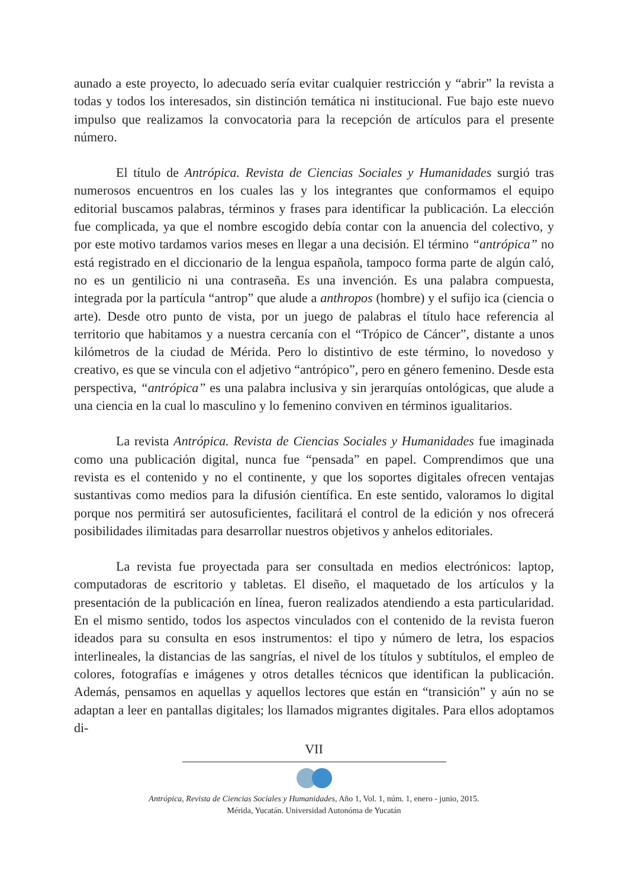aunado a este proyecto, lo adecuado sería evitar cualquier restricción y “abrir” la revista a todas y todos los interesados, sin distinción temática ni institucional. Fue bajo este nuevo impulso que realizamos la convocatoria para la recepción de artículos para el presente número.
El título de Antrópica. Revista de Ciencias Sociales y Humanidades surgió tras numerosos encuentros en los cuales las y los integrantes que conformamos el equipo editorial buscamos palabras, términos y frases para identificar la publicación. La elección fue complicada, ya que el nombre escogido debía contar con la anuencia del colectivo, y por este motivo tardamos varios meses en llegar a una decisión. El término “antrópica” no está registrado en el diccionario de la lengua española, tampoco forma parte de algún caló, no es un gentilicio ni una contraseña. Es una invención. Es una palabra compuesta, integrada por la partícula “antrop” que alude a anthropos (hombre) y el sufijo ica (ciencia o arte). Desde otro punto de vista, por un juego de palabras el título hace referencia al territorio que habitamos y a nuestra cercanía con el “Trópico de Cáncer”, distante a unos kilómetros de la ciudad de Mérida. Pero lo distintivo de este término, lo novedoso y creativo, es que se vincula con el adjetivo “antrópico”, pero en género femenino. Desde esta perspectiva, “antrópica” es una palabra inclusiva y sin jerarquías ontológicas, que alude a una ciencia en la cual lo masculino y lo femenino conviven en términos igualitarios.
La revista Antrópica. Revista de Ciencias Sociales y Humanidades fue imaginada como una publicación digital, nunca fue “pensada” en papel. Comprendimos que una revista es el contenido y no el continente, y que los soportes digitales ofrecen ventajas sustantivas como medios para la difusión científica. En este sentido, valoramos lo digital porque nos permitirá ser autosuficientes, facilitará el control de la edición y nos ofrecerá posibilidades ilimitadas para desarrollar nuestros objetivos y anhelos editoriales.
La revista fue proyectada para ser consultada en medios electrónicos: laptop, computadoras de escritorio y tabletas. El diseño, el maquetado de los artículos y la presentación de la publicación en línea, fueron realizados atendiendo a esta particularidad. En el mismo sentido, todos los aspectos vinculados con el contenido de la revista fueron ideados para su consulta en esos instrumentos: el tipo y número de letra, los espacios interlineales, la distancias de las sangrías, el nivel de los títulos y subtítulos, el empleo de colores, fotografías e imágenes y otros detalles técnicos que identifican la publicación. Además, pensamos en aquellas y aquellos lectores que están en “transición” y aún no se adaptan a leer en pantallas digitales; los llamados migrantes digitales. Para ellos adoptamos di-
VII
Antrópica, Revista de Ciencias Sociales y Humanidades, Año 1, Vol. 1, núm. 1, enero - junio, 2015.
Mérida, Yucatán. Universidad Autonóma de Yucatán